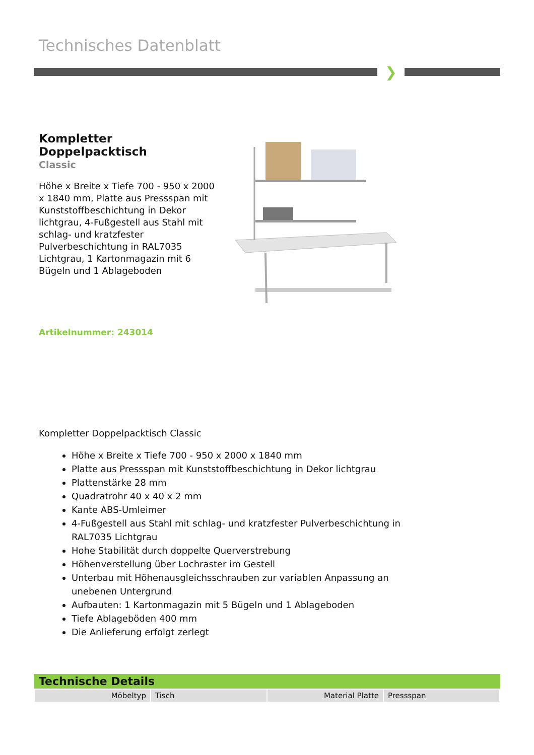Technisches Datenblatt
❯
Kompletter Doppelpacktisch
Classic
Höhe x Breite x Tiefe 700 - 950 x 2000 x 1840 mm, Platte aus Pressspan mit Kunststoffbeschichtung in Dekor lichtgrau, 4-Fußgestell aus Stahl mit schlag- und kratzfester Pulverbeschichtung in RAL7035 Lichtgrau, 1 Kartonmagazin mit 6 Bügeln und 1 Ablageboden
Artikelnummer: 243014
Kompletter Doppelpacktisch Classic
Höhe x Breite x Tiefe 700 - 950 x 2000 x 1840 mm
Platte aus Pressspan mit Kunststoffbeschichtung in Dekor lichtgrau
Plattenstärke 28 mm
Quadratrohr 40 x 40 x 2 mm
Kante ABS-Umleimer
4-Fußgestell aus Stahl mit schlag- und kratzfester Pulverbeschichtung in RAL7035 Lichtgrau
Hohe Stabilität durch doppelte Querverstrebung
Höhenverstellung über Lochraster im Gestell
Unterbau mit Höhenausgleichsschrauben zur variablen Anpassung an unebenen Untergrund
Aufbauten: 1 Kartonmagazin mit 5 Bügeln und 1 Ablageboden
Tiefe Ablageböden 400 mm
Die Anlieferung erfolgt zerlegt
Technische Details
| Möbeltyp | Tisch | Material Platte | Pressspan |